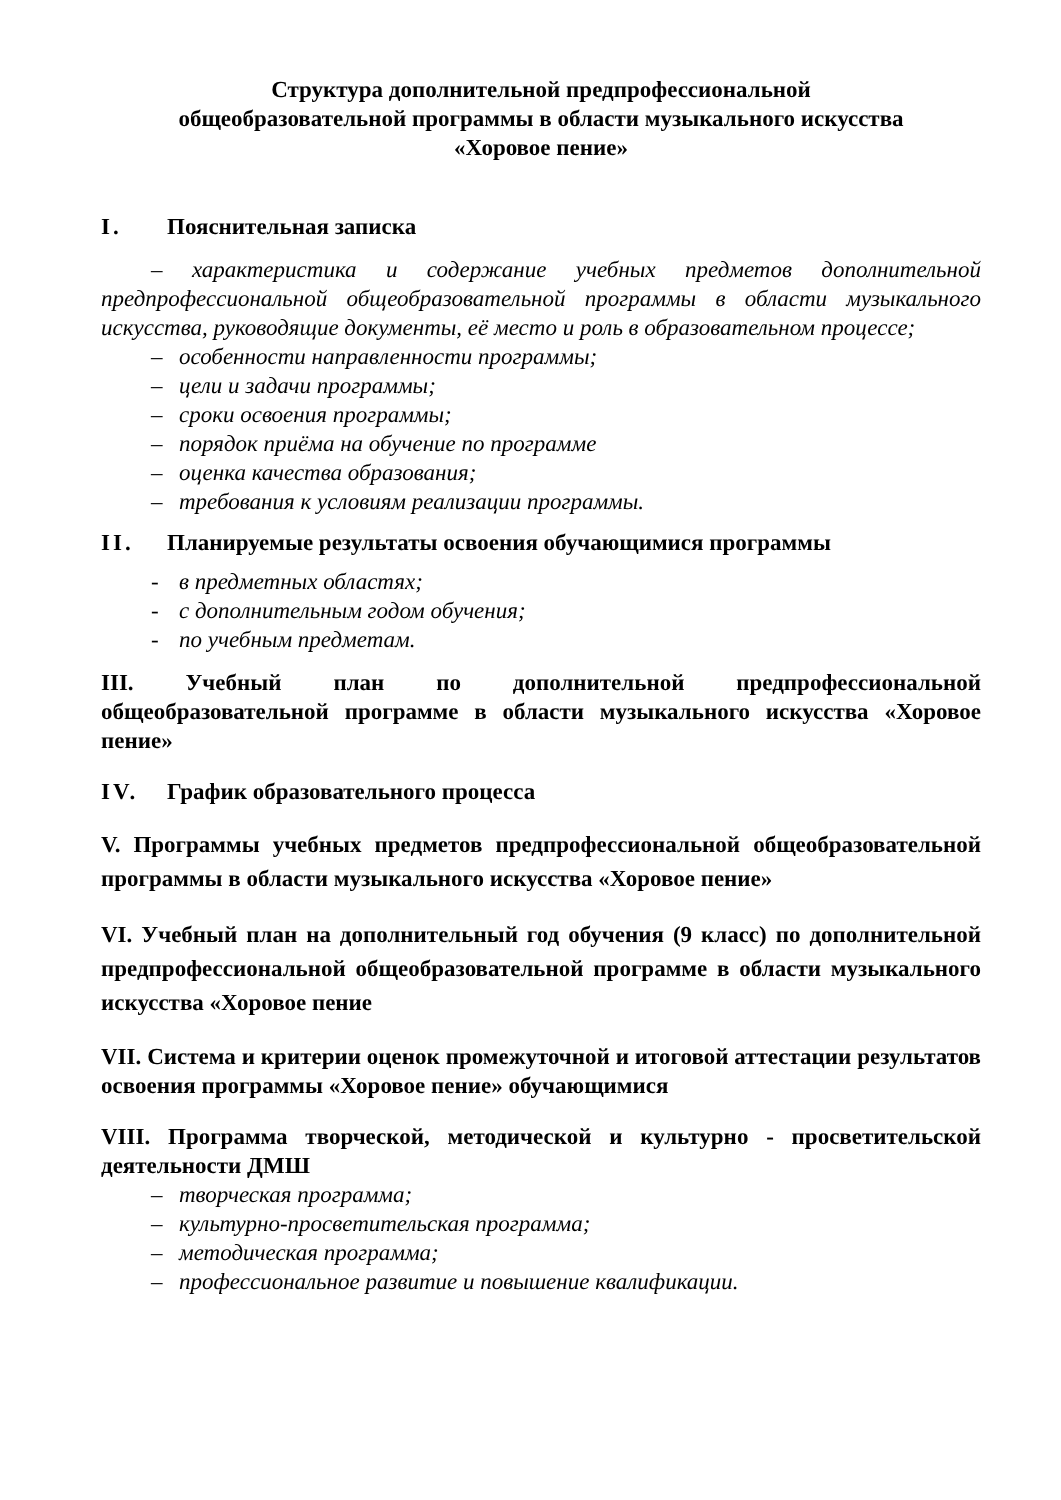Структура дополнительной предпрофессиональной
общеобразовательной программы в области музыкального искусства
«Хоровое пение»
I. Пояснительная записка
– характеристика и содержание учебных предметов дополнительной предпрофессиональной общеобразовательной программы в области музыкального искусства, руководящие документы, её место и роль в образовательном процессе;
– особенности направленности программы;
– цели и задачи программы;
– сроки освоения программы;
– порядок приёма на обучение по программе
– оценка качества образования;
– требования к условиям реализации программы.
II. Планируемые результаты освоения обучающимися программы
- в предметных областях;
- с дополнительным годом обучения;
- по учебным предметам.
III. Учебный план по дополнительной предпрофессиональной общеобразовательной программе в области музыкального искусства «Хоровое пение»
IV. График образовательного процесса
V. Программы учебных предметов предпрофессиональной общеобразовательной программы в области музыкального искусства «Хоровое пение»
VI. Учебный план на дополнительный год обучения (9 класс) по дополнительной предпрофессиональной общеобразовательной программе в области музыкального искусства «Хоровое пение
VII. Система и критерии оценок промежуточной и итоговой аттестации результатов освоения программы «Хоровое пение» обучающимися
VIII. Программа творческой, методической и культурно - просветительской деятельности ДМШ
– творческая программа;
– культурно-просветительская программа;
– методическая программа;
– профессиональное развитие и повышение квалификации.